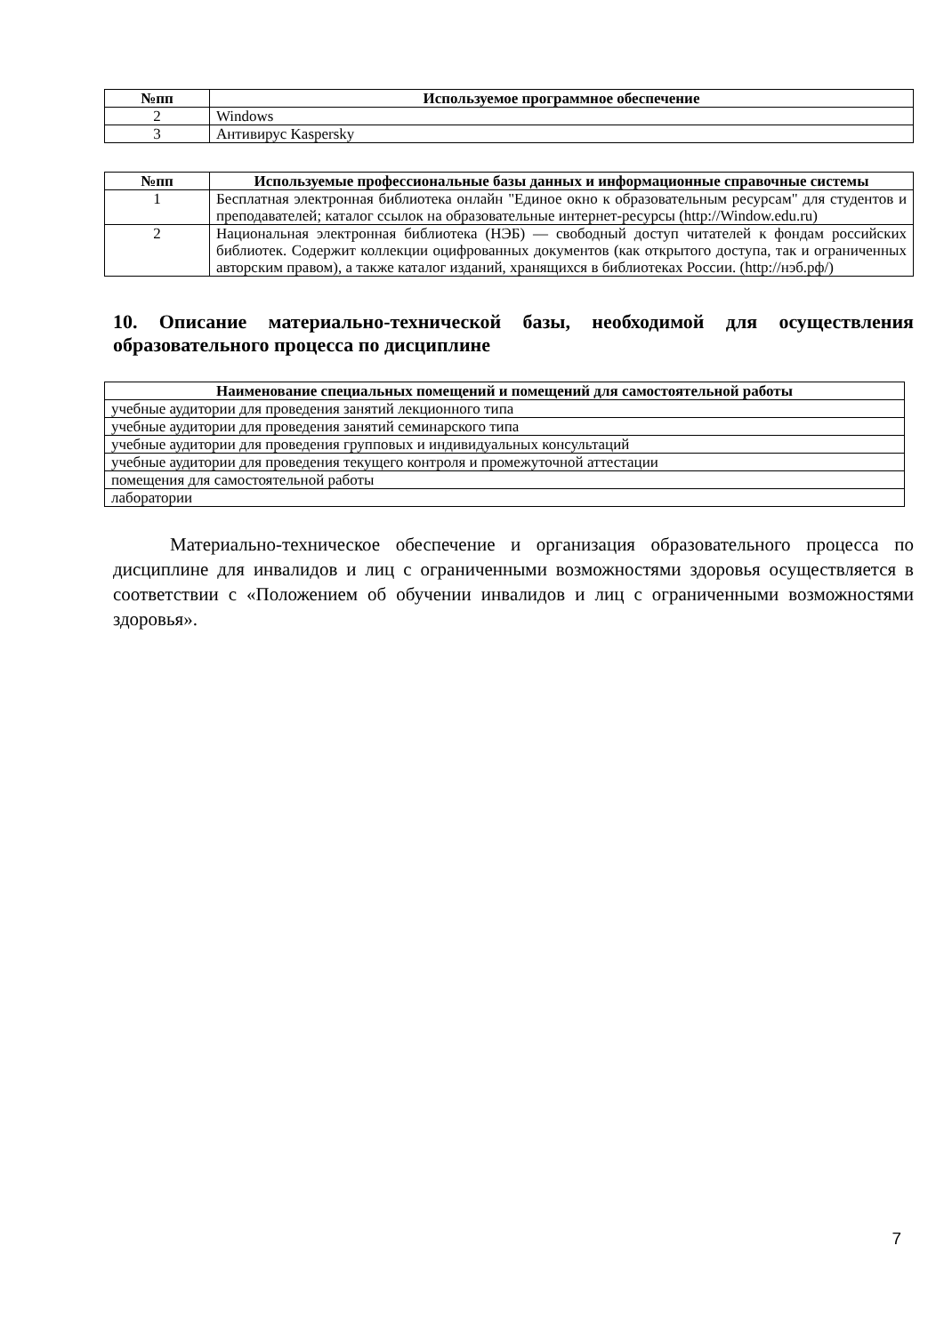| №пп | Используемое программное обеспечение |
| --- | --- |
| 2 | Windows |
| 3 | Антивирус Kaspersky |
| №пп | Используемые профессиональные базы данных и информационные справочные системы |
| --- | --- |
| 1 | Бесплатная электронная библиотека онлайн "Единое окно к образовательным ресурсам" для студентов и преподавателей; каталог ссылок на образовательные интернет-ресурсы (http://Window.edu.ru) |
| 2 | Национальная электронная библиотека (НЭБ) — свободный доступ читателей к фондам российских библиотек. Содержит коллекции оцифрованных документов (как открытого доступа, так и ограниченных авторским правом), а также каталог изданий, хранящихся в библиотеках России. (http://нэб.рф/) |
10. Описание материально-технической базы, необходимой для осуществления образовательного процесса по дисциплине
| Наименование специальных помещений и помещений для самостоятельной работы |
| --- |
| учебные аудитории для проведения занятий лекционного типа |
| учебные аудитории для проведения занятий семинарского типа |
| учебные аудитории для проведения групповых и индивидуальных консультаций |
| учебные аудитории для проведения текущего контроля и промежуточной аттестации |
| помещения для самостоятельной работы |
| лаборатории |
Материально-техническое обеспечение и организация образовательного процесса по дисциплине для инвалидов и лиц с ограниченными возможностями здоровья осуществляется в соответствии с «Положением об обучении инвалидов и лиц с ограниченными возможностями здоровья».
7